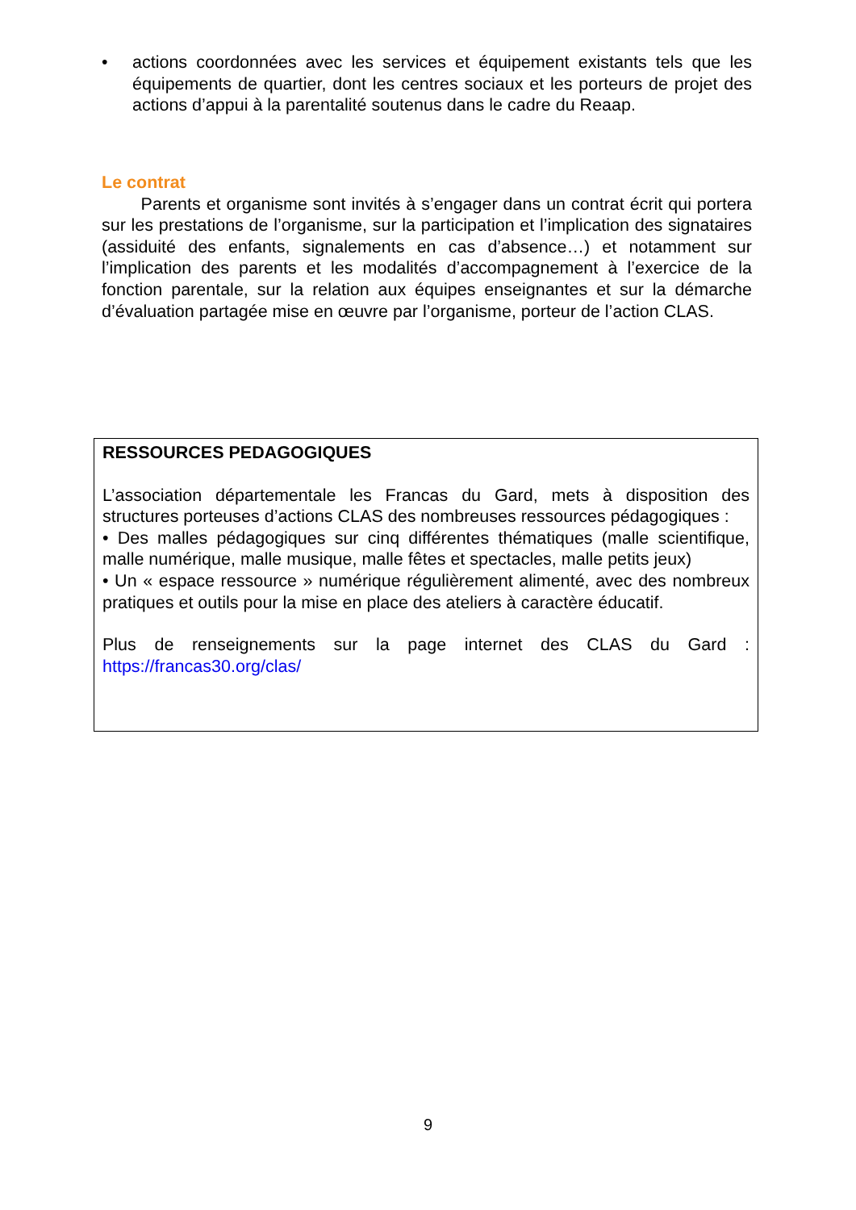• actions coordonnées avec les services et équipement existants tels que les équipements de quartier, dont les centres sociaux et les porteurs de projet des actions d’appui à la parentalité soutenus dans le cadre du Reaap.
Le contrat
Parents et organisme sont invités à s’engager dans un contrat écrit qui portera sur les prestations de l’organisme, sur la participation et l’implication des signataires (assiduité des enfants, signalements en cas d’absence…) et notamment sur l’implication des parents et les modalités d’accompagnement à l’exercice de la fonction parentale, sur la relation aux équipes enseignantes et sur la démarche d’évaluation partagée mise en œuvre par l’organisme, porteur de l’action CLAS.
RESSOURCES PEDAGOGIQUES
L’association départementale les Francas du Gard, mets à disposition des structures porteuses d’actions CLAS des nombreuses ressources pédagogiques :
• Des malles pédagogiques sur cinq différentes thématiques (malle scientifique, malle numérique, malle musique, malle fêtes et spectacles, malle petits jeux)
• Un « espace ressource » numérique régulièrement alimenté, avec des nombreux pratiques et outils pour la mise en place des ateliers à caractère éducatif.
Plus de renseignements sur la page internet des CLAS du Gard : https://francas30.org/clas/
9